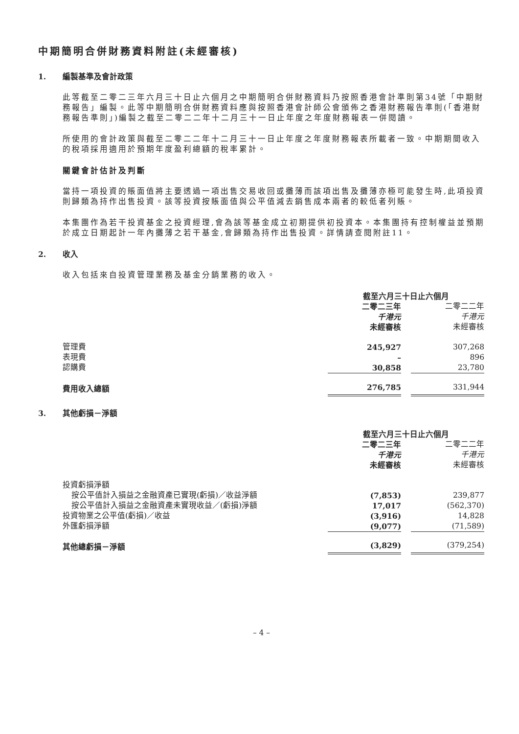中期簡明合併財務資料附註(未經審核)
1. 編製基準及會計政策
此等截至二零二三年六月三十日止六個月之中期簡明合併財務資料乃按照香港會計準則第34號「中期財務報告」編製。此等中期簡明合併財務資料應與按照香港會計師公會頒佈之香港財務報告準則(「香港財務報告準則」)編製之截至二零二二年十二月三十一日止年度之年度財務報表一併閱讀。
所使用的會計政策與截至二零二二年十二月三十一日止年度之年度財務報表所載者一致。中期期間收入的稅項採用適用於預期年度盈利總額的稅率累計。
關鍵會計估計及判斷
當持一項投資的賬面值將主要透過一項出售交易收回或攤薄而該項出售及攤薄亦極可能發生時,此項投資則歸類為持作出售投資。該等投資按賬面值與公平值減去銷售成本兩者的較低者列賬。
本集團作為若干投資基金之投資經理,會為該等基金成立初期提供初投資本。本集團持有控制權益並預期於成立日期起計一年內攤薄之若干基金,會歸類為持作出售投資。詳情請查閱附註11。
2. 收入
收入包括來自投資管理業務及基金分銷業務的收入。
| | 截至六月三十日止六個月 | | |
| | 二零二三年 | | 二零二二年 |
| | 千港元 | | 千港元 |
| | 未經審核 | | 未經審核 |
| 管理費 | 245,927 | | 307,268 |
| 表現費 | – | | 896 |
| 認購費 | 30,858 | | 23,780 |
| 費用收入總額 | 276,785 | | 331,944 |
3. 其他虧損－淨額
| | 截至六月三十日止六個月 | | |
| | 二零二三年 | | 二零二二年 |
| | 千港元 | | 千港元 |
| | 未經審核 | | 未經審核 |
| 投資虧損淨額 | | | |
| 按公平值計入損益之金融資產已實現(虧損)／收益淨額 | (7,853) | | 239,877 |
| 按公平值計入損益之金融資產未實現收益／(虧損)淨額 | 17,017 | | (562,370) |
| 投資物業之公平值(虧損)／收益 | (3,916) | | 14,828 |
| 外匯虧損淨額 | (9,077) | | (71,589) |
| 其他總虧損－淨額 | (3,829) | | (379,254) |
– 4 –